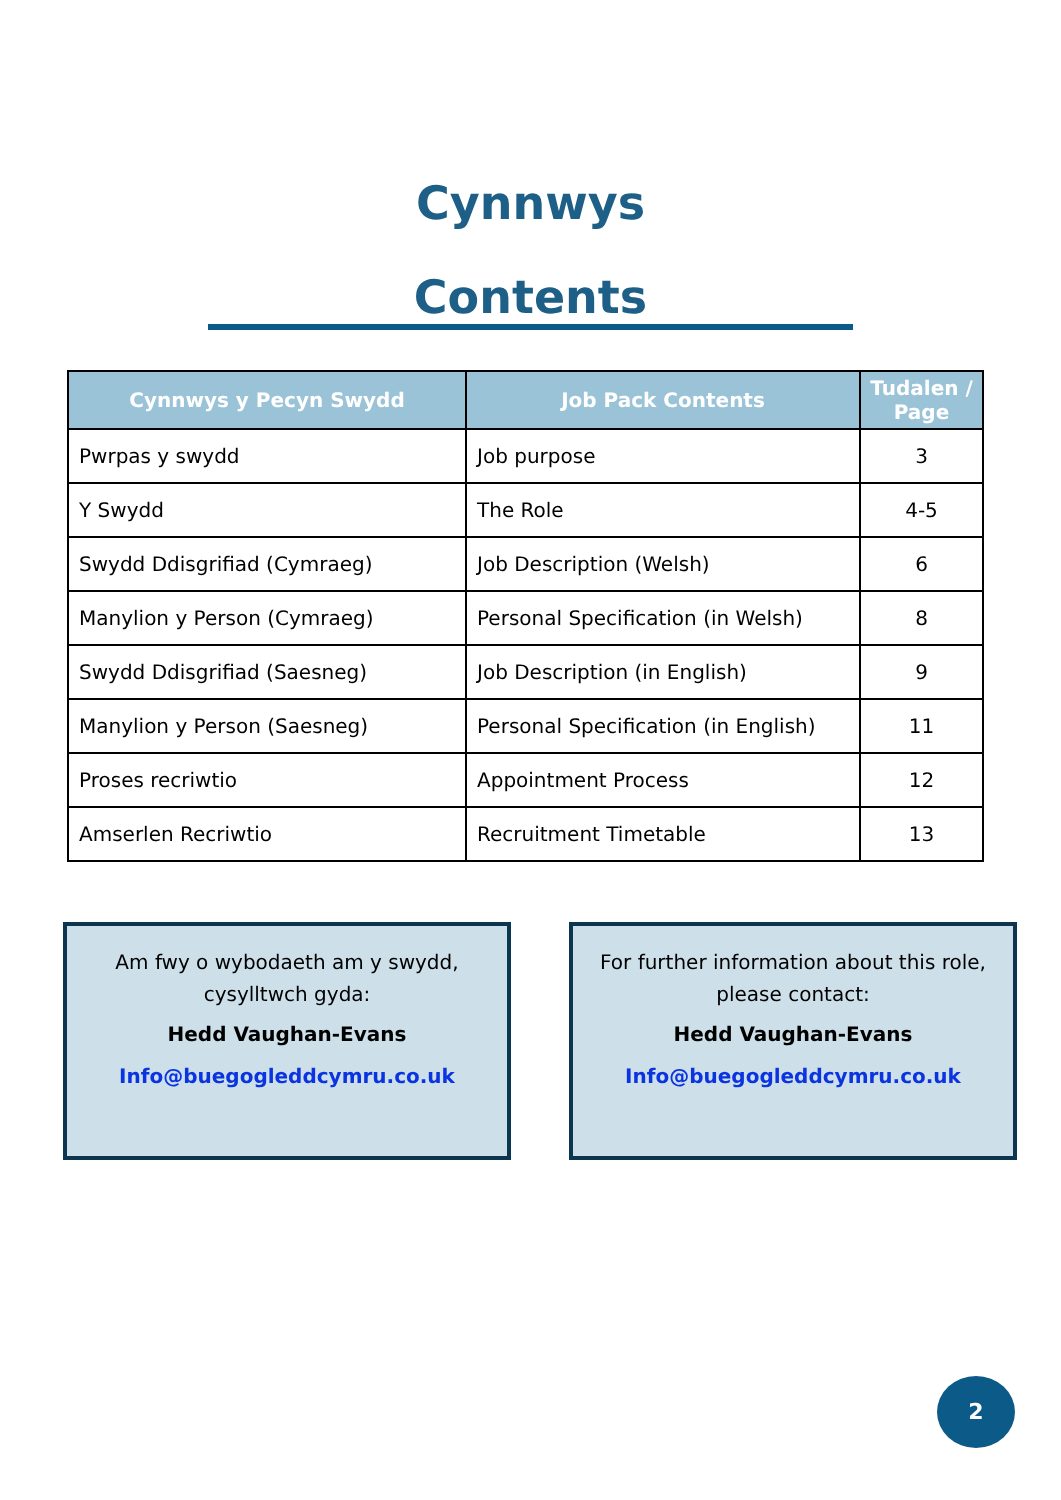Cynnwys
Contents
| Cynnwys y Pecyn Swydd | Job Pack Contents | Tudalen / Page |
| --- | --- | --- |
| Pwrpas y swydd | Job purpose | 3 |
| Y Swydd | The Role | 4-5 |
| Swydd Ddisgrifiad (Cymraeg) | Job Description (Welsh) | 6 |
| Manylion y Person (Cymraeg) | Personal Specification (in Welsh) | 8 |
| Swydd Ddisgrifiad (Saesneg) | Job Description (in English) | 9 |
| Manylion y Person (Saesneg) | Personal Specification (in English) | 11 |
| Proses recriwtio | Appointment Process | 12 |
| Amserlen Recriwtio | Recruitment Timetable | 13 |
Am fwy o wybodaeth am y swydd, cysylltwch gyda:
Hedd Vaughan-Evans
Info@buegogleddcymru.co.uk
For further information about this role, please contact:
Hedd Vaughan-Evans
Info@buegogleddcymru.co.uk
2